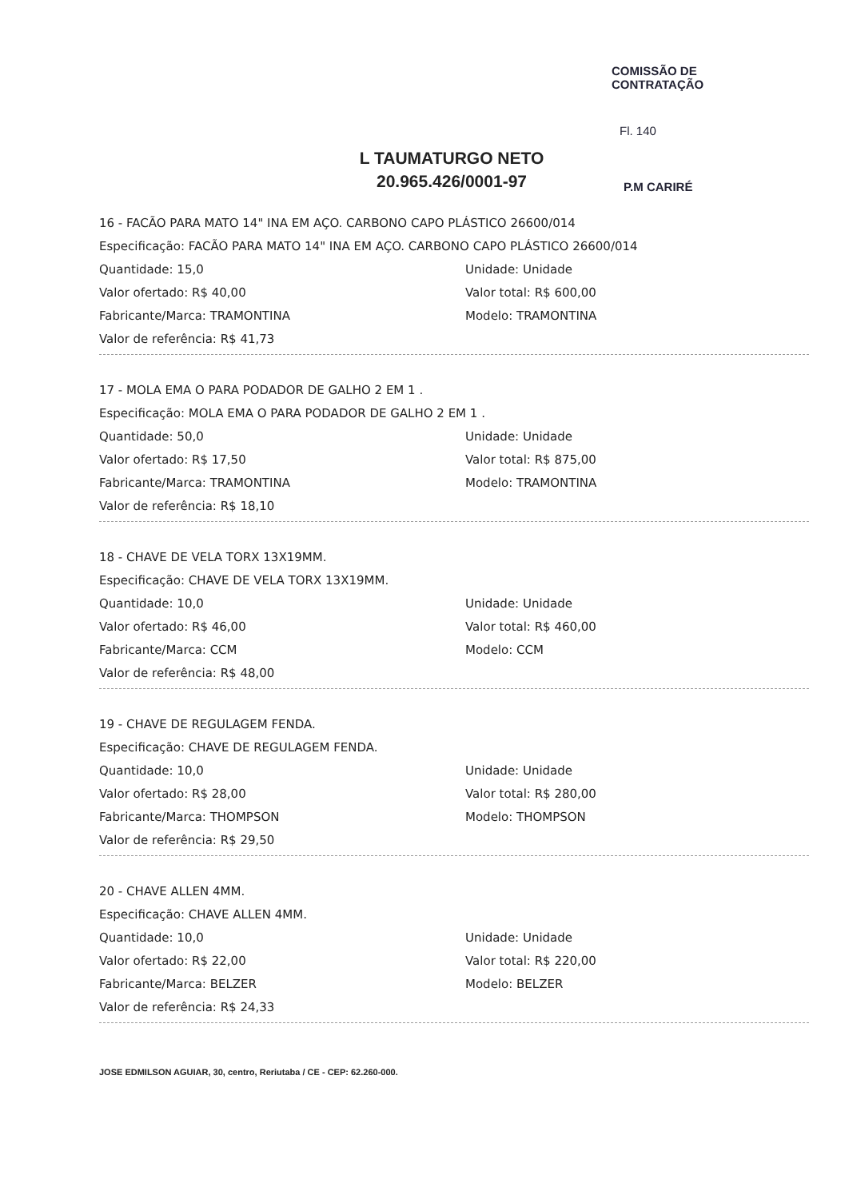L TAUMATURGO NETO
20.965.426/0001-97
COMISSÃO DE CONTRATAÇÃO
Fl. 140
P.M CARIRÉ
16 - FACÃO PARA MATO 14" INA EM AÇO. CARBONO CAPO PLÁSTICO 26600/014
Especificação: FACÃO PARA MATO 14" INA EM AÇO. CARBONO CAPO PLÁSTICO 26600/014
Quantidade: 15,0 Unidade: Unidade
Valor ofertado: R$ 40,00 Valor total: R$ 600,00
Fabricante/Marca: TRAMONTINA Modelo: TRAMONTINA
Valor de referência: R$ 41,73
17 - MOLA EMA O PARA PODADOR DE GALHO 2 EM 1 .
Especificação: MOLA EMA O PARA PODADOR DE GALHO 2 EM 1 .
Quantidade: 50,0 Unidade: Unidade
Valor ofertado: R$ 17,50 Valor total: R$ 875,00
Fabricante/Marca: TRAMONTINA Modelo: TRAMONTINA
Valor de referência: R$ 18,10
18 - CHAVE DE VELA TORX 13X19MM.
Especificação: CHAVE DE VELA TORX 13X19MM.
Quantidade: 10,0 Unidade: Unidade
Valor ofertado: R$ 46,00 Valor total: R$ 460,00
Fabricante/Marca: CCM Modelo: CCM
Valor de referência: R$ 48,00
19 - CHAVE DE REGULAGEM FENDA.
Especificação: CHAVE DE REGULAGEM FENDA.
Quantidade: 10,0 Unidade: Unidade
Valor ofertado: R$ 28,00 Valor total: R$ 280,00
Fabricante/Marca: THOMPSON Modelo: THOMPSON
Valor de referência: R$ 29,50
20 - CHAVE ALLEN 4MM.
Especificação: CHAVE ALLEN 4MM.
Quantidade: 10,0 Unidade: Unidade
Valor ofertado: R$ 22,00 Valor total: R$ 220,00
Fabricante/Marca: BELZER Modelo: BELZER
Valor de referência: R$ 24,33
JOSE EDMILSON AGUIAR, 30, centro, Reriutaba / CE - CEP: 62.260-000.